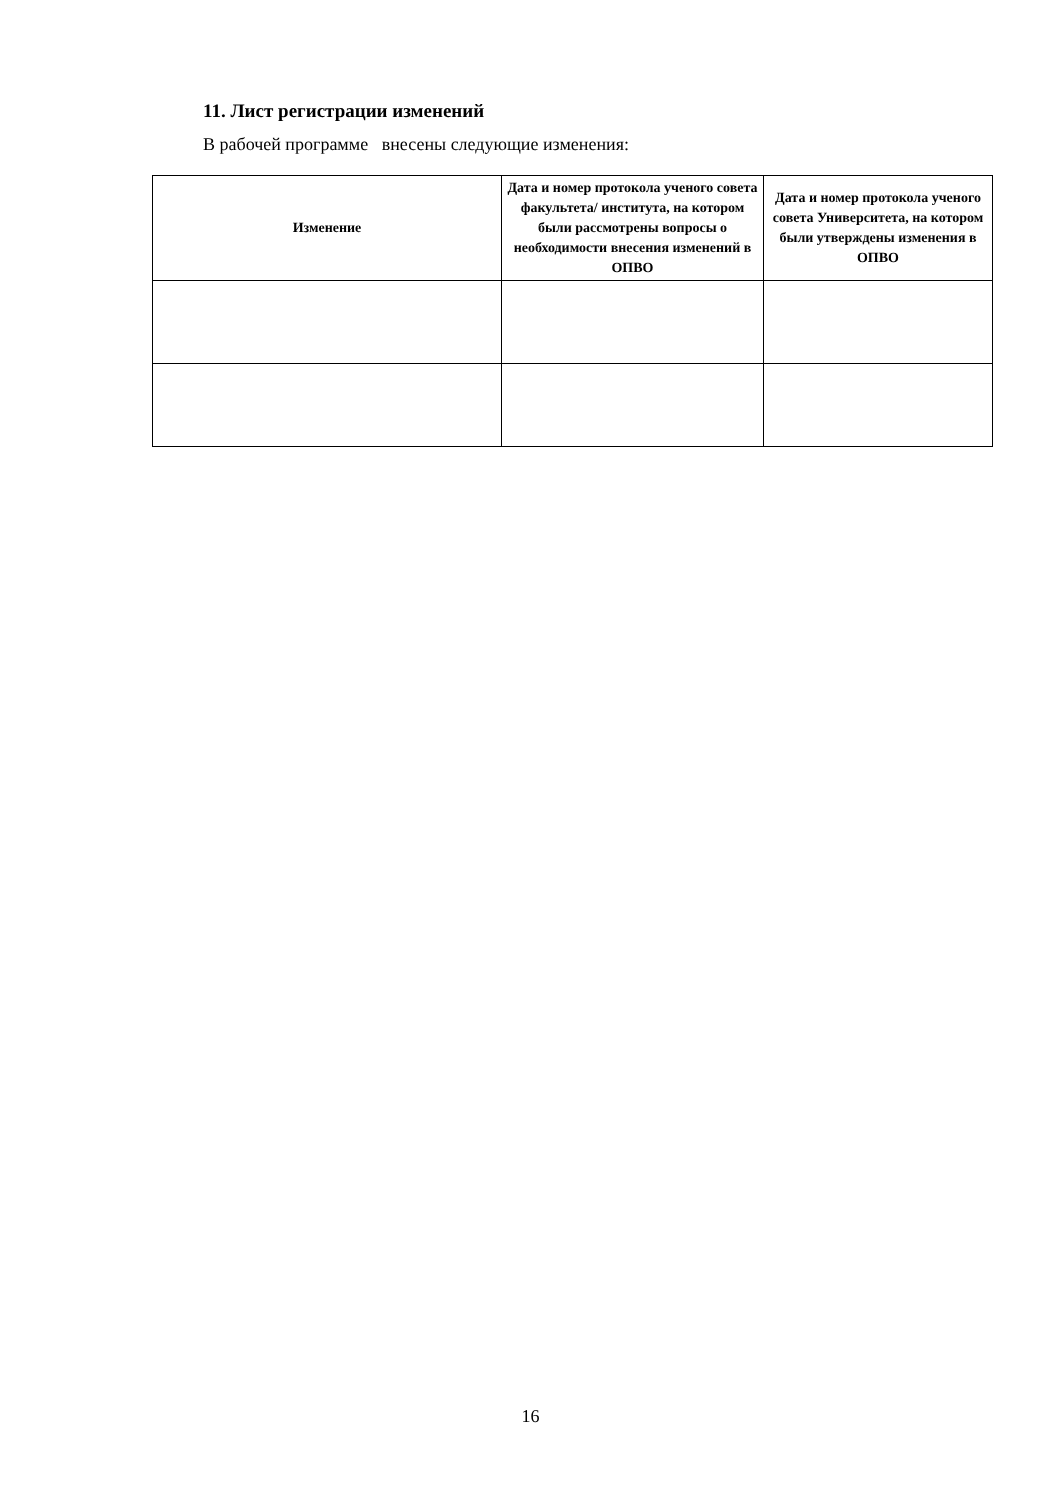11. Лист регистрации изменений
В рабочей программе внесены следующие изменения:
| Изменение | Дата и номер протокола ученого совета факультета/ института, на котором были рассмотрены вопросы о необходимости внесения изменений в ОПВО | Дата и номер протокола ученого совета Университета, на котором были утверждены изменения в ОПВО |
| --- | --- | --- |
16